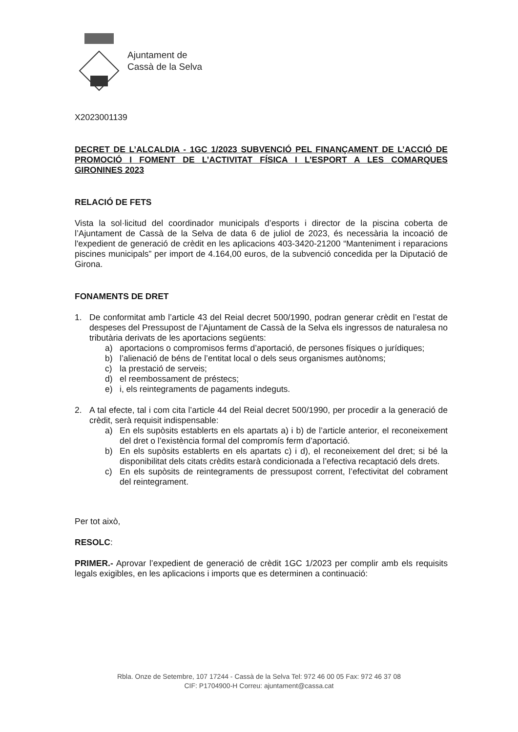Ajuntament de
Cassà de la Selva
X2023001139
DECRET DE L’ALCALDIA - 1GC 1/2023 SUBVENCIÓ PEL FINANÇAMENT DE L’ACCIÓ DE PROMOCIÓ I FOMENT DE L’ACTIVITAT FÍSICA I L’ESPORT A LES COMARQUES GIRONINES 2023
RELACIÓ DE FETS
Vista la sol·licitud del coordinador municipals d’esports i director de la piscina coberta de l’Ajuntament de Cassà de la Selva de data 6 de juliol de 2023, és necessària la incoació de l'expedient de generació de crèdit en les aplicacions 403-3420-21200 “Manteniment i reparacions piscines municipals” per import de 4.164,00 euros, de la subvenció concedida per la Diputació de Girona.
FONAMENTS DE DRET
1. De conformitat amb l’article 43 del Reial decret 500/1990, podran generar crèdit en l’estat de despeses del Pressupost de l’Ajuntament de Cassà de la Selva els ingressos de naturalesa no tributària derivats de les aportacions següents:
a) aportacions o compromisos ferms d’aportació, de persones físiques o jurídiques;
b) l’alienació de béns de l’entitat local o dels seus organismes autònoms;
c) la prestació de serveis;
d) el reembossament de préstecs;
e) i, els reintegraments de pagaments indeguts.
2. A tal efecte, tal i com cita l’article 44 del Reial decret 500/1990, per procedir a la generació de crèdit, serà requisit indispensable:
a) En els supòsits establerts en els apartats a) i b) de l’article anterior, el reconeixement del dret o l’existència formal del compromís ferm d’aportació.
b) En els supòsits establerts en els apartats c) i d), el reconeixement del dret; si bé la disponibilitat dels citats crèdits estarà condicionada a l’efectiva recaptació dels drets.
c) En els supòsits de reintegraments de pressupost corrent, l’efectivitat del cobrament del reintegrament.
Per tot això,
RESOLC:
PRIMER.- Aprovar l’expedient de generació de crèdit 1GC 1/2023 per complir amb els requisits legals exigibles, en les aplicacions i imports que es determinen a continuació:
Rbla. Onze de Setembre, 107 17244 - Cassà de la Selva Tel: 972 46 00 05 Fax: 972 46 37 08
CIF: P1704900-H Correu: ajuntament@cassa.cat